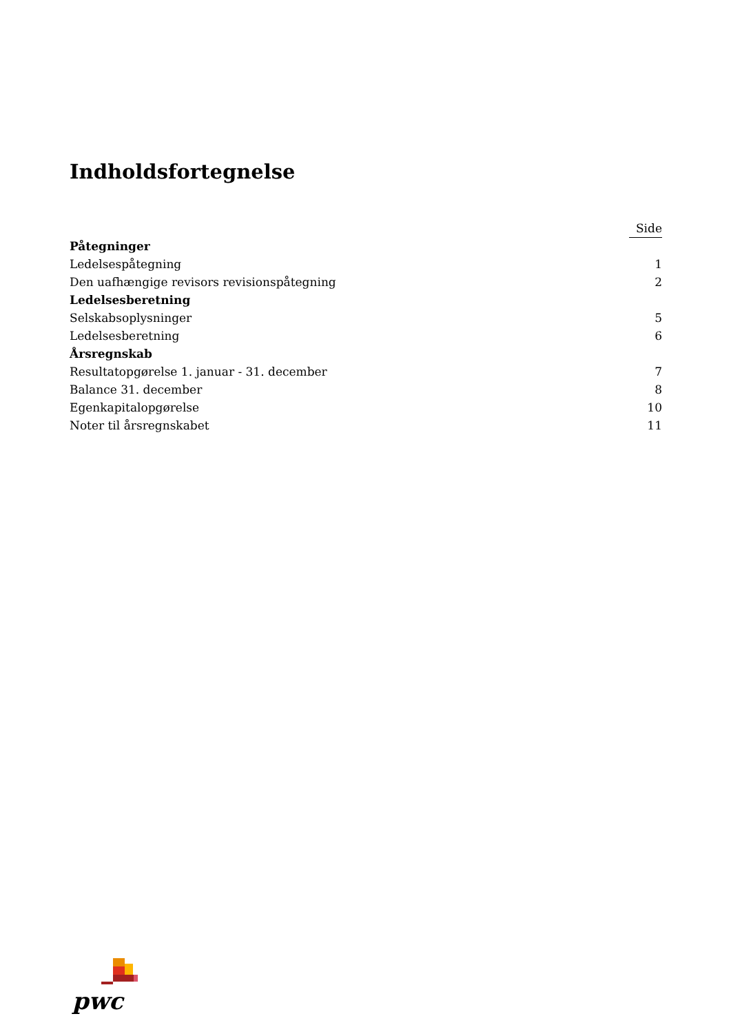Indholdsfortegnelse
| | Side |
| --- | --- |
| Påtegninger | |
| Ledelsespåtegning | 1 |
| Den uafhængige revisors revisionspåtegning | 2 |
| Ledelsesberetning | |
| Selskabsoplysninger | 5 |
| Ledelsesberetning | 6 |
| Årsregnskab | |
| Resultatopgørelse 1. januar - 31. december | 7 |
| Balance 31. december | 8 |
| Egenkapitalopgørelse | 10 |
| Noter til årsregnskabet | 11 |
pwc